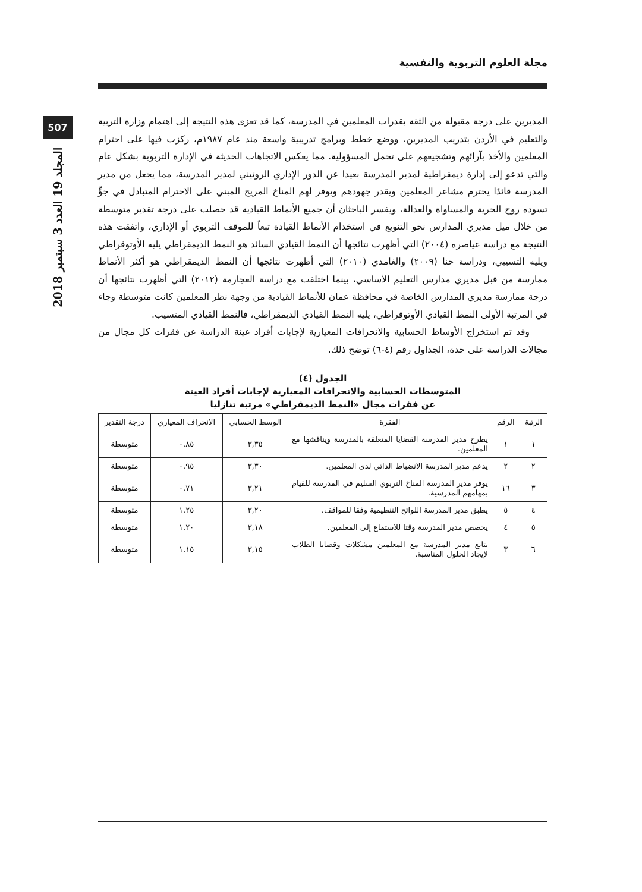مجلة العلوم التربوية والنفسية
507
المجلد 19 العدد 3 سبتمبر 2018
المديرين على درجة مقبولة من الثقة بقدرات المعلمين في المدرسة، كما قد تعزى هذه النتيجة إلى اهتمام وزارة التربية والتعليم في الأردن بتدريب المديرين، ووضع خطط وبرامج تدريبية واسعة منذ عام ١٩٨٧م، ركزت فيها على احترام المعلمين والأخذ بآرائهم وتشجيعهم على تحمل المسؤولية. مما يعكس الاتجاهات الحديثة في الإدارة التربوية بشكل عام والتي تدعو إلى إدارة ديمقراطية لمدير المدرسة بعيدا عن الدور الإداري الروتيني لمدير المدرسة، مما يجعل من مدير المدرسة قائدًا يحترم مشاعر المعلمين ويقدر جهودهم ويوفر لهم المناخ المريح المبني على الاحترام المتبادل في جوٍّ تسوده روح الحرية والمساواة والعدالة، ويفسر الباحثان أن جميع الأنماط القيادية قد حصلت على درجة تقدير متوسطة من خلال ميل مديري المدارس نحو التنويع في استخدام الأنماط القيادة تبعاً للموقف التربوي أو الإداري، واتفقت هذه النتيجة مع دراسة عياصره (٢٠٠٤) التي أظهرت نتائجها أن النمط القيادي السائد هو النمط الديمقراطي يليه الأوتوقراطي ويليه التسيبي، ودراسة حنا (٢٠٠٩) والغامدي (٢٠١٠) التي أظهرت نتائجها أن النمط الديمقراطي هو أكثر الأنماط ممارسة من قبل مديري مدارس التعليم الأساسي، بينما اختلفت مع دراسة العجارمة (٢٠١٢) التي أظهرت نتائجها أن درجة ممارسة مديري المدارس الخاصة في محافظة عمان للأنماط القيادية من وجهة نظر المعلمين كانت متوسطة وجاء في المرتبة الأولى النمط القيادي الأوتوقراطي، يليه النمط القيادي الديمقراطي، فالنمط القيادي المتسيب.
وقد تم استخراج الأوساط الحسابية والانحرافات المعيارية لإجابات أفراد عينة الدراسة عن فقرات كل مجال من مجالات الدراسة على حدة، الجداول رقم (٤-٦) توضح ذلك.
الجدول (٤)
المتوسطات الحسابية والانحرافات المعيارية لإجابات أفراد العينة
عن فقرات مجال «النمط الديمقراطي» مرتبة تنازليا
| الرتبة | الرقم | الفقرة | الوسط الحسابي | الانحراف المعياري | درجة التقدير |
| --- | --- | --- | --- | --- | --- |
| ١ | ١ | يطرح مدير المدرسة القضايا المتعلقة بالمدرسة ويناقشها مع المعلمين. | ٣,٣٥ | ٠,٨٥ | متوسطة |
| ٢ | ٢ | يدعم مدير المدرسة الانضباط الذاتي لدى المعلمين. | ٣,٣٠ | ٠,٩٥ | متوسطة |
| ٣ | ١٦ | يوفر مدير المدرسة المناخ التربوي السليم في المدرسة للقيام بمهامهم المدرسية. | ٣,٢١ | ٠,٧١ | متوسطة |
| ٤ | ٥ | يطبق مدير المدرسة اللوائح التنظيمية وفقا للمواقف. | ٣,٢٠ | ١,٢٥ | متوسطة |
| ٥ | ٤ | يخصص مدير المدرسة وقتا للاستماع إلى المعلمين. | ٣,١٨ | ١,٢٠ | متوسطة |
| ٦ | ٣ | يتابع مدير المدرسة مع المعلمين مشكلات وقضايا الطلاب لإيجاد الحلول المناسبة. | ٣,١٥ | ١,١٥ | متوسطة |